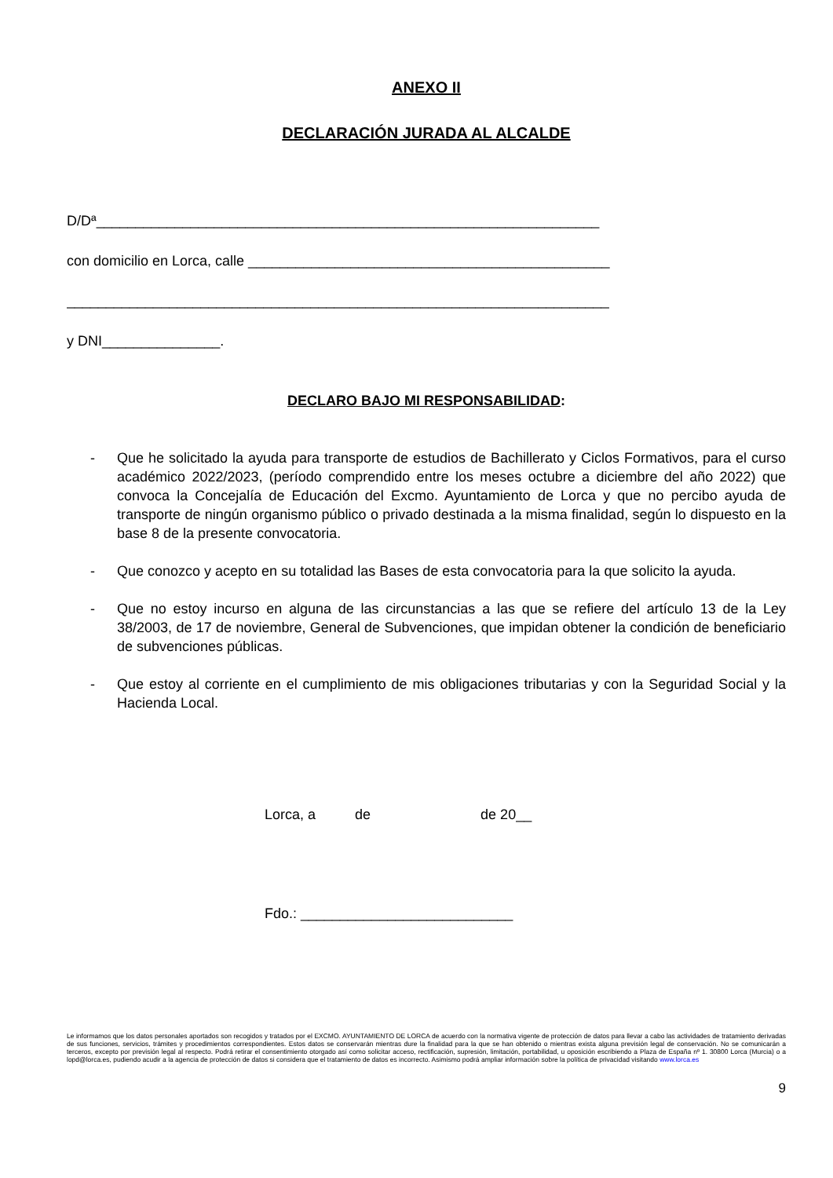ANEXO II
DECLARACIÓN JURADA AL ALCALDE
D/Dª________________________________________________________________
con domicilio en Lorca, calle ______________________________________________
_____________________________________________________________________
y DNI_______________.
DECLARO BAJO MI RESPONSABILIDAD:
- Que he solicitado la ayuda para transporte de estudios de Bachillerato y Ciclos Formativos, para el curso académico 2022/2023, (período comprendido entre los meses octubre a diciembre del año 2022) que convoca la Concejalía de Educación del Excmo. Ayuntamiento de Lorca y que no percibo ayuda de transporte de ningún organismo público o privado destinada a la misma finalidad, según lo dispuesto en la base 8 de la presente convocatoria.
- Que conozco y acepto en su totalidad las Bases de esta convocatoria para la que solicito la ayuda.
- Que no estoy incurso en alguna de las circunstancias a las que se refiere del artículo 13 de la Ley 38/2003, de 17 de noviembre, General de Subvenciones, que impidan obtener la condición de beneficiario de subvenciones públicas.
- Que estoy al corriente en el cumplimiento de mis obligaciones tributarias y con la Seguridad Social y la Hacienda Local.
Lorca, a de de 20__
Fdo.: ___________________________
Le informamos que los datos personales aportados son recogidos y tratados por el EXCMO. AYUNTAMIENTO DE LORCA de acuerdo con la normativa vigente de protección de datos para llevar a cabo las actividades de tratamiento derivadas de sus funciones, servicios, trámites y procedimientos correspondientes. Estos datos se conservarán mientras dure la finalidad para la que se han obtenido o mientras exista alguna previsión legal de conservación. No se comunicarán a terceros, excepto por previsión legal al respecto. Podrá retirar el consentimiento otorgado así como solicitar acceso, rectificación, supresión, limitación, portabilidad, u oposición escribiendo a Plaza de España nº 1. 30800 Lorca (Murcia) o a lopd@lorca.es, pudiendo acudir a la agencia de protección de datos si considera que el tratamiento de datos es incorrecto. Asimismo podrá ampliar información sobre la política de privacidad visitando www.lorca.es
9